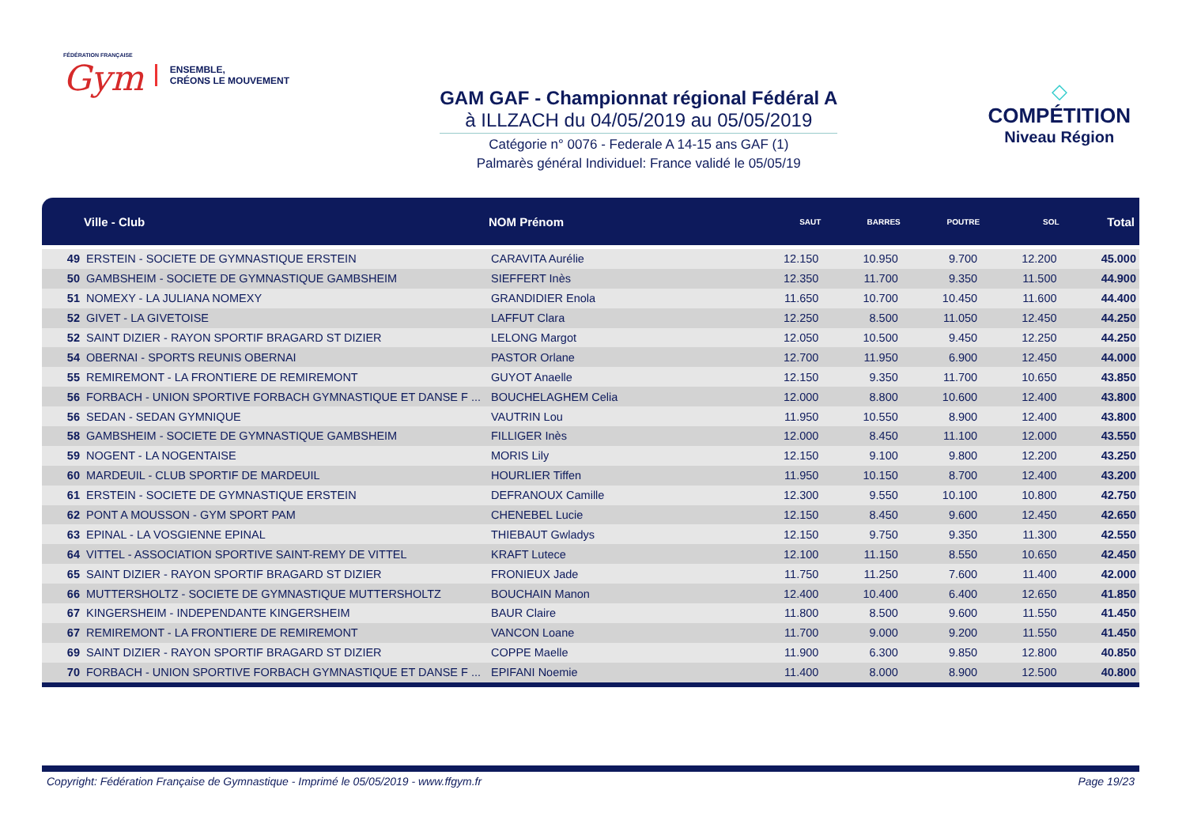FÉDÉRATION FRANÇAISE
Gym
ENSEMBLE,
CRÉONS LE MOUVEMENT
GAM GAF - Championnat régional Fédéral A
à ILLZACH du 04/05/2019 au 05/05/2019
Catégorie n° 0076 - Federale A 14-15 ans GAF (1)
Palmarès général Individuel: France validé le 05/05/19
◇
COMPÉTITION
Niveau Région
| | Ville - Club | NOM Prénom | SAUT | BARRES | POUTRE | SOL | Total |
| --- | --- | --- | --- | --- | --- | --- | --- |
| 49 | ERSTEIN - SOCIETE DE GYMNASTIQUE ERSTEIN | CARAVITA Aurélie | 12.150 | 10.950 | 9.700 | 12.200 | 45.000 |
| 50 | GAMBSHEIM - SOCIETE DE GYMNASTIQUE GAMBSHEIM | SIEFFERT Inès | 12.350 | 11.700 | 9.350 | 11.500 | 44.900 |
| 51 | NOMEXY - LA JULIANA NOMEXY | GRANDIDIER Enola | 11.650 | 10.700 | 10.450 | 11.600 | 44.400 |
| 52 | GIVET - LA GIVETOISE | LAFFUT Clara | 12.250 | 8.500 | 11.050 | 12.450 | 44.250 |
| 52 | SAINT DIZIER - RAYON SPORTIF BRAGARD ST DIZIER | LELONG Margot | 12.050 | 10.500 | 9.450 | 12.250 | 44.250 |
| 54 | OBERNAI - SPORTS REUNIS OBERNAI | PASTOR Orlane | 12.700 | 11.950 | 6.900 | 12.450 | 44.000 |
| 55 | REMIREMONT - LA FRONTIERE DE REMIREMONT | GUYOT Anaelle | 12.150 | 9.350 | 11.700 | 10.650 | 43.850 |
| 56 | FORBACH - UNION SPORTIVE FORBACH GYMNASTIQUE ET DANSE F ... | BOUCHELAGHEM Celia | 12.000 | 8.800 | 10.600 | 12.400 | 43.800 |
| 56 | SEDAN - SEDAN GYMNIQUE | VAUTRIN Lou | 11.950 | 10.550 | 8.900 | 12.400 | 43.800 |
| 58 | GAMBSHEIM - SOCIETE DE GYMNASTIQUE GAMBSHEIM | FILLIGER Inès | 12.000 | 8.450 | 11.100 | 12.000 | 43.550 |
| 59 | NOGENT - LA NOGENTAISE | MORIS Lily | 12.150 | 9.100 | 9.800 | 12.200 | 43.250 |
| 60 | MARDEUIL - CLUB SPORTIF DE MARDEUIL | HOURLIER Tiffen | 11.950 | 10.150 | 8.700 | 12.400 | 43.200 |
| 61 | ERSTEIN - SOCIETE DE GYMNASTIQUE ERSTEIN | DEFRANOUX Camille | 12.300 | 9.550 | 10.100 | 10.800 | 42.750 |
| 62 | PONT A MOUSSON - GYM SPORT PAM | CHENEBEL Lucie | 12.150 | 8.450 | 9.600 | 12.450 | 42.650 |
| 63 | EPINAL - LA VOSGIENNE EPINAL | THIEBAUT Gwladys | 12.150 | 9.750 | 9.350 | 11.300 | 42.550 |
| 64 | VITTEL - ASSOCIATION SPORTIVE SAINT-REMY DE VITTEL | KRAFT Lutece | 12.100 | 11.150 | 8.550 | 10.650 | 42.450 |
| 65 | SAINT DIZIER - RAYON SPORTIF BRAGARD ST DIZIER | FRONIEUX Jade | 11.750 | 11.250 | 7.600 | 11.400 | 42.000 |
| 66 | MUTTERSHOLTZ - SOCIETE DE GYMNASTIQUE MUTTERSHOLTZ | BOUCHAIN Manon | 12.400 | 10.400 | 6.400 | 12.650 | 41.850 |
| 67 | KINGERSHEIM - INDEPENDANTE KINGERSHEIM | BAUR Claire | 11.800 | 8.500 | 9.600 | 11.550 | 41.450 |
| 67 | REMIREMONT - LA FRONTIERE DE REMIREMONT | VANCON Loane | 11.700 | 9.000 | 9.200 | 11.550 | 41.450 |
| 69 | SAINT DIZIER - RAYON SPORTIF BRAGARD ST DIZIER | COPPE Maelle | 11.900 | 6.300 | 9.850 | 12.800 | 40.850 |
| 70 | FORBACH - UNION SPORTIVE FORBACH GYMNASTIQUE ET DANSE F ... | EPIFANI Noemie | 11.400 | 8.000 | 8.900 | 12.500 | 40.800 |
Copyright: Fédération Française de Gymnastique - Imprimé le 05/05/2019 - www.ffgym.fr Page 19/23